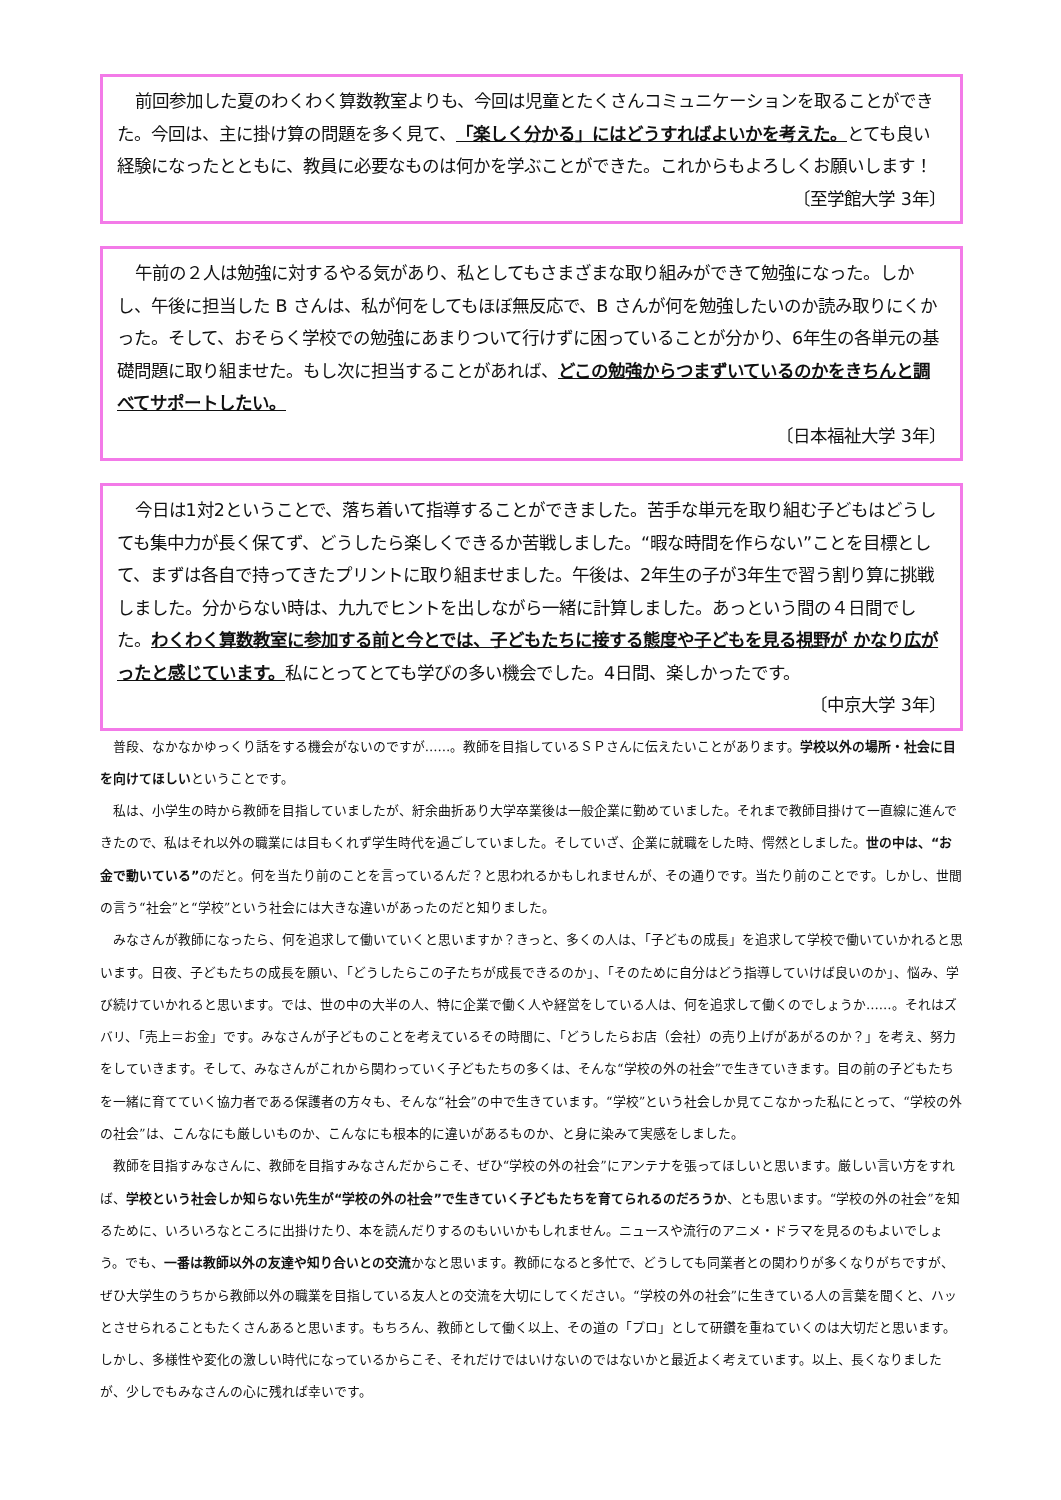前回参加した夏のわくわく算数教室よりも、今回は児童とたくさんコミュニケーションを取ることができた。今回は、主に掛け算の問題を多く見て、「楽しく分かる」にはどうすればよいかを考えた。とても良い経験になったとともに、教員に必要なものは何かを学ぶことができた。これからもよろしくお願いします！
〔至学館大学 3年〕
午前の２人は勉強に対するやる気があり、私としてもさまざまな取り組みができて勉強になった。しかし、午後に担当した B さんは、私が何をしてもほぼ無反応で、B さんが何を勉強したいのか読み取りにくかった。そして、おそらく学校での勉強にあまりついて行けずに困っていることが分かり、6年生の各単元の基礎問題に取り組ませた。もし次に担当することがあれば、どこの勉強からつまずいているのかをきちんと調べてサポートしたい。
〔日本福祉大学 3年〕
今日は1対2ということで、落ち着いて指導することができました。苦手な単元を取り組む子どもはどうしても集中力が長く保てず、どうしたら楽しくできるか苦戦しました。“暇な時間を作らない”ことを目標として、まずは各自で持ってきたプリントに取り組ませました。午後は、2年生の子が3年生で習う割り算に挑戦しました。分からない時は、九九でヒントを出しながら一緒に計算しました。あっという間の４日間でした。わくわく算数教室に参加する前と今とでは、子どもたちに接する態度や子どもを見る視野が かなり広がったと感じています。私にとってとても学びの多い機会でした。4日間、楽しかったです。
〔中京大学 3年〕
普段、なかなかゆっくり話をする機会がないのですが……。教師を目指しているＳＰさんに伝えたいことがあります。学校以外の場所・社会に目を向けてほしいということです。
私は、小学生の時から教師を目指していましたが、紆余曲折あり大学卒業後は一般企業に勤めていました。それまで教師目掛けて一直線に進んできたので、私はそれ以外の職業には目もくれず学生時代を過ごしていました。そしていざ、企業に就職をした時、愕然としました。世の中は、“お金で動いている”のだと。何を当たり前のことを言っているんだ？と思われるかもしれませんが、その通りです。当たり前のことです。しかし、世間の言う“社会”と“学校”という社会には大きな違いがあったのだと知りました。
みなさんが教師になったら、何を追求して働いていくと思いますか？きっと、多くの人は、「子どもの成長」を追求して学校で働いていかれると思います。日夜、子どもたちの成長を願い、「どうしたらこの子たちが成長できるのか」、「そのために自分はどう指導していけば良いのか」、悩み、学び続けていかれると思います。では、世の中の大半の人、特に企業で働く人や経営をしている人は、何を追求して働くのでしょうか……。それはズバリ、「売上＝お金」です。みなさんが子どものことを考えているその時間に、「どうしたらお店（会社）の売り上げがあがるのか？」を考え、努力をしていきます。そして、みなさんがこれから関わっていく子どもたちの多くは、そんな“学校の外の社会”で生きていきます。目の前の子どもたちを一緒に育てていく協力者である保護者の方々も、そんな“社会”の中で生きています。“学校”という社会しか見てこなかった私にとって、“学校の外の社会”は、こんなにも厳しいものか、こんなにも根本的に違いがあるものか、と身に染みて実感をしました。
教師を目指すみなさんに、教師を目指すみなさんだからこそ、ぜひ“学校の外の社会”にアンテナを張ってほしいと思います。厳しい言い方をすれば、学校という社会しか知らない先生が“学校の外の社会”で生きていく子どもたちを育てられるのだろうか、とも思います。“学校の外の社会”を知るために、いろいろなところに出掛けたり、本を読んだりするのもいいかもしれません。ニュースや流行のアニメ・ドラマを見るのもよいでしょう。でも、一番は教師以外の友達や知り合いとの交流かなと思います。教師になると多忙で、どうしても同業者との関わりが多くなりがちですが、ぜひ大学生のうちから教師以外の職業を目指している友人との交流を大切にしてください。“学校の外の社会”に生きている人の言葉を聞くと、ハッとさせられることもたくさんあると思います。もちろん、教師として働く以上、その道の「プロ」として研鑽を重ねていくのは大切だと思います。しかし、多様性や変化の激しい時代になっているからこそ、それだけではいけないのではないかと最近よく考えています。以上、長くなりましたが、少しでもみなさんの心に残れば幸いです。